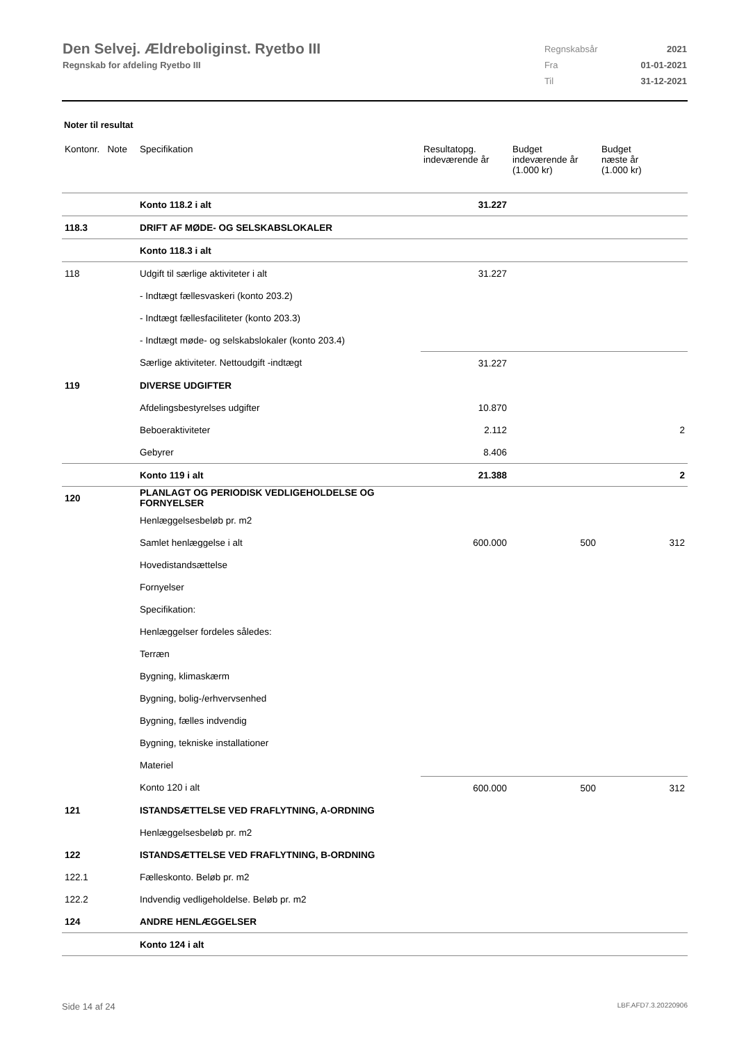Den Selvej. Ældreboliginst. Ryetbo III
Regnskab for afdeling Ryetbo III
| Regnskabsår | 2021 |
| Fra | 01-01-2021 |
| Til | 31-12-2021 |
Noter til resultat
| Kontonr. Note | Specifikation | Resultatopg. indeværende år | Budget indeværende år (1.000 kr) | Budget næste år (1.000 kr) |
| --- | --- | --- | --- | --- |
| | Konto 118.2 i alt | 31.227 | | |
| 118.3 | DRIFT AF MØDE- OG SELSKABSLOKALER | | | |
| | Konto 118.3 i alt | | | |
| 118 | Udgift til særlige aktiviteter i alt | 31.227 | | |
| | - Indtægt fællesvaskeri (konto 203.2) | | | |
| | - Indtægt fællesfaciliteter (konto 203.3) | | | |
| | - Indtægt møde- og selskabslokaler (konto 203.4) | | | |
| | Særlige aktiviteter. Nettoudgift -indtægt | 31.227 | | |
| 119 | DIVERSE UDGIFTER | | | |
| | Afdelingsbestyrelses udgifter | 10.870 | | |
| | Beboeraktiviteter | 2.112 | | 2 |
| | Gebyrer | 8.406 | | |
| | Konto 119 i alt | 21.388 | | 2 |
| 120 | PLANLAGT OG PERIODISK VEDLIGEHOLDELSE OG FORNYELSER | | | |
| | Henlæggelsesbeløb pr. m2 | | | |
| | Samlet henlæggelse i alt | 600.000 | 500 | 312 |
| | Hovedistandsættelse | | | |
| | Fornyelser | | | |
| | Specifikation: | | | |
| | Henlæggelser fordeles således: | | | |
| | Terræn | | | |
| | Bygning, klimaskærm | | | |
| | Bygning, bolig-/erhvervsenhed | | | |
| | Bygning, fælles indvendig | | | |
| | Bygning, tekniske installationer | | | |
| | Materiel | | | |
| | Konto 120 i alt | 600.000 | 500 | 312 |
| 121 | ISTANDSÆTTELSE VED FRAFLYTNING, A-ORDNING | | | |
| | Henlæggelsesbeløb pr. m2 | | | |
| 122 | ISTANDSÆTTELSE VED FRAFLYTNING, B-ORDNING | | | |
| 122.1 | Fælleskonto. Beløb pr. m2 | | | |
| 122.2 | Indvendig vedligeholdelse. Beløb pr. m2 | | | |
| 124 | ANDRE HENLÆGGELSER | | | |
| | Konto 124 i alt | | | |
Side 14 af 24 LBF.AFD7.3.20220906